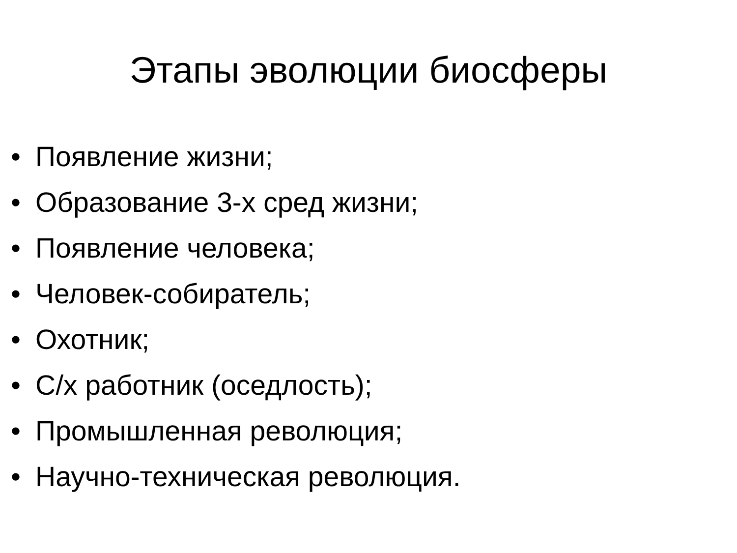Этапы эволюции биосферы
• Появление жизни;
• Образование 3-х сред жизни;
• Появление человека;
• Человек-собиратель;
• Охотник;
• С/х работник (оседлость);
• Промышленная революция;
• Научно-техническая революция.